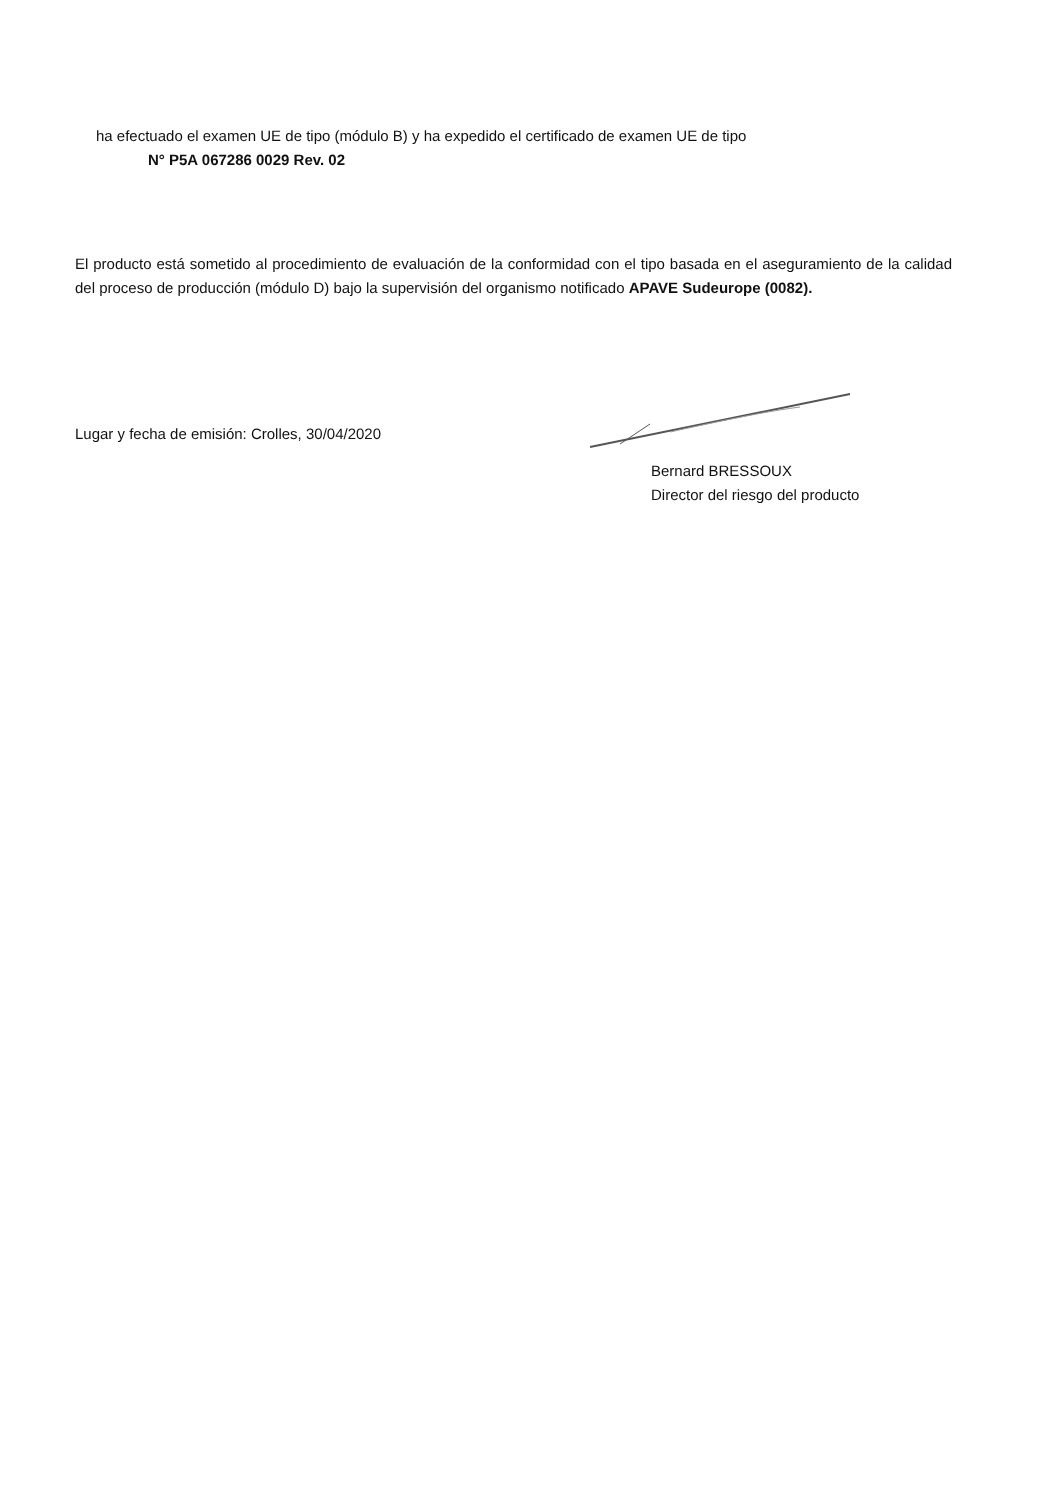ha efectuado el examen UE de tipo (módulo B) y ha expedido el certificado de examen UE de tipo
N° P5A 067286 0029 Rev. 02
El producto está sometido al procedimiento de evaluación de la conformidad con el tipo basada en el aseguramiento de la calidad del proceso de producción (módulo D) bajo la supervisión del organismo notificado APAVE Sudeurope (0082).
Lugar y fecha de emisión: Crolles, 30/04/2020
Bernard BRESSOUX
Director del riesgo del producto